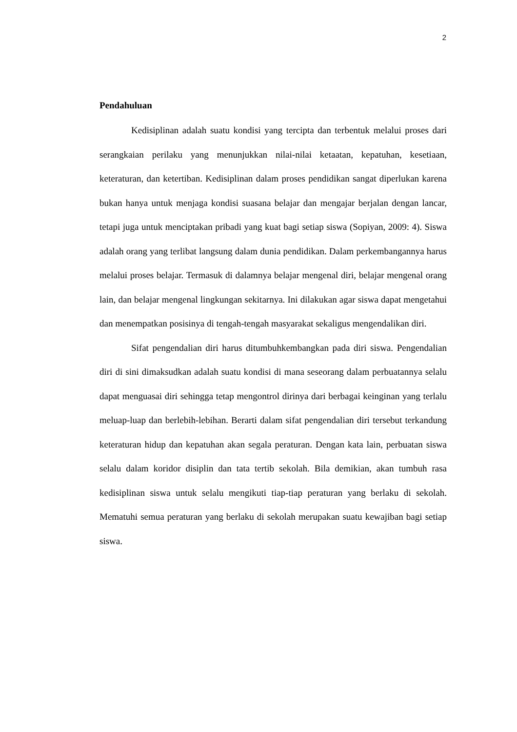2
Pendahuluan
Kedisiplinan adalah suatu kondisi yang tercipta dan terbentuk melalui proses dari serangkaian perilaku yang menunjukkan nilai-nilai ketaatan, kepatuhan, kesetiaan, keteraturan, dan ketertiban. Kedisiplinan dalam proses pendidikan sangat diperlukan karena bukan hanya untuk menjaga kondisi suasana belajar dan mengajar berjalan dengan lancar, tetapi juga untuk menciptakan pribadi yang kuat bagi setiap siswa (Sopiyan, 2009: 4). Siswa adalah orang yang terlibat langsung dalam dunia pendidikan. Dalam perkembangannya harus melalui proses belajar. Termasuk di dalamnya belajar mengenal diri, belajar mengenal orang lain, dan belajar mengenal lingkungan sekitarnya. Ini dilakukan agar siswa dapat mengetahui dan menempatkan posisinya di tengah-tengah masyarakat sekaligus mengendalikan diri.
Sifat pengendalian diri harus ditumbuhkembangkan pada diri siswa. Pengendalian diri di sini dimaksudkan adalah suatu kondisi di mana seseorang dalam perbuatannya selalu dapat menguasai diri sehingga tetap mengontrol dirinya dari berbagai keinginan yang terlalu meluap-luap dan berlebih-lebihan. Berarti dalam sifat pengendalian diri tersebut terkandung keteraturan hidup dan kepatuhan akan segala peraturan. Dengan kata lain, perbuatan siswa selalu dalam koridor disiplin dan tata tertib sekolah. Bila demikian, akan tumbuh rasa kedisiplinan siswa untuk selalu mengikuti tiap-tiap peraturan yang berlaku di sekolah. Mematuhi semua peraturan yang berlaku di sekolah merupakan suatu kewajiban bagi setiap siswa.